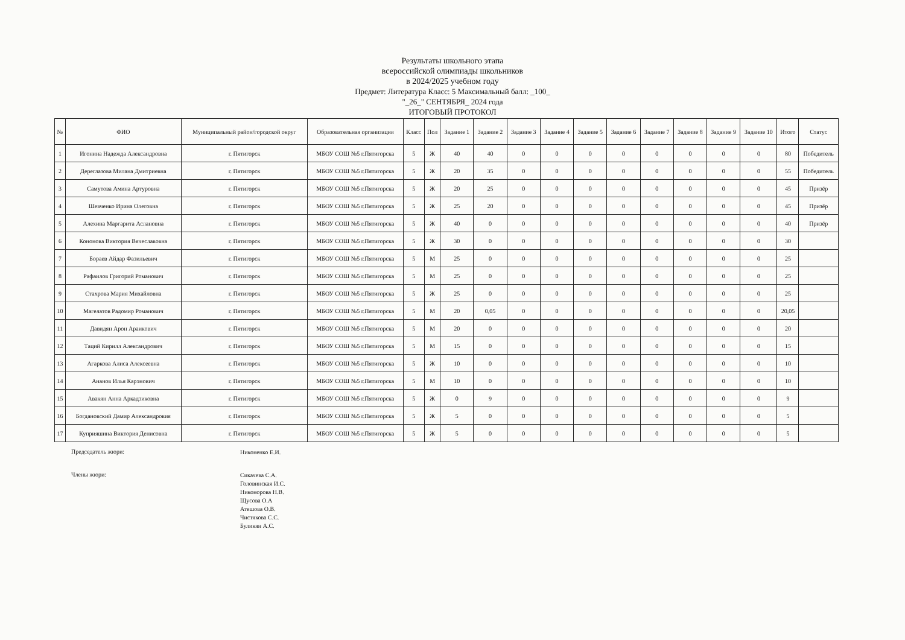Результаты школьного этапа
всероссийской олимпиады школьников
в 2024/2025 учебном году
Предмет: Литература Класс: 5 Максимальный балл: _100_
"_26_" СЕНТЯБРЯ_ 2024 года
ИТОГОВЫЙ ПРОТОКОЛ
| № | ФИО | Муниципальный район/городской округ | Образовательная организация | Класс | Пол | Задание 1 | Задание 2 | Задание 3 | Задание 4 | Задание 5 | Задание 6 | Задание 7 | Задание 8 | Задание 9 | Задание 10 | Итого | Статус |
| --- | --- | --- | --- | --- | --- | --- | --- | --- | --- | --- | --- | --- | --- | --- | --- | --- | --- |
| 1 | Игонина Надежда Александровна | г. Пятигорск | МБОУ СОШ №5 г.Пятигорска | 5 | Ж | 40 | 40 | 0 | 0 | 0 | 0 | 0 | 0 | 0 | 0 | 80 | Победитель |
| 2 | Дереглазова Милана Дмитриевна | г. Пятигорск | МБОУ СОШ №5 г.Пятигорска | 5 | Ж | 20 | 35 | 0 | 0 | 0 | 0 | 0 | 0 | 0 | 0 | 55 | Победитель |
| 3 | Самутова Амина Артуровна | г. Пятигорск | МБОУ СОШ №5 г.Пятигорска | 5 | Ж | 20 | 25 | 0 | 0 | 0 | 0 | 0 | 0 | 0 | 0 | 45 | Призёр |
| 4 | Шевченко Ирина Олеговна | г. Пятигорск | МБОУ СОШ №5 г.Пятигорска | 5 | Ж | 25 | 20 | 0 | 0 | 0 | 0 | 0 | 0 | 0 | 0 | 45 | Призёр |
| 5 | Алехина Маргарита Аслановна | г. Пятигорск | МБОУ СОШ №5 г.Пятигорска | 5 | Ж | 40 | 0 | 0 | 0 | 0 | 0 | 0 | 0 | 0 | 0 | 40 | Призёр |
| 6 | Кононова Виктория Вячеславовна | г. Пятигорск | МБОУ СОШ №5 г.Пятигорска | 5 | Ж | 30 | 0 | 0 | 0 | 0 | 0 | 0 | 0 | 0 | 0 | 30 | |
| 7 | Бораев Айдар Фазильевич | г. Пятигорск | МБОУ СОШ №5 г.Пятигорска | 5 | М | 25 | 0 | 0 | 0 | 0 | 0 | 0 | 0 | 0 | 0 | 25 | |
| 8 | Рафаилов Григорий Романович | г. Пятигорск | МБОУ СОШ №5 г.Пятигорска | 5 | М | 25 | 0 | 0 | 0 | 0 | 0 | 0 | 0 | 0 | 0 | 25 | |
| 9 | Стахрова Мария Михайловна | г. Пятигорск | МБОУ СОШ №5 г.Пятигорска | 5 | Ж | 25 | 0 | 0 | 0 | 0 | 0 | 0 | 0 | 0 | 0 | 25 | |
| 10 | Магелатов Радомир Романович | г. Пятигорск | МБОУ СОШ №5 г.Пятигорска | 5 | М | 20 | 0,05 | 0 | 0 | 0 | 0 | 0 | 0 | 0 | 0 | 20,05 | |
| 11 | Давидян Арон Араикович | г. Пятигорск | МБОУ СОШ №5 г.Пятигорска | 5 | М | 20 | 0 | 0 | 0 | 0 | 0 | 0 | 0 | 0 | 0 | 20 | |
| 12 | Таций Кирилл Александрович | г. Пятигорск | МБОУ СОШ №5 г.Пятигорска | 5 | М | 15 | 0 | 0 | 0 | 0 | 0 | 0 | 0 | 0 | 0 | 15 | |
| 13 | Агаркова Алиса Алексеевна | г. Пятигорск | МБОУ СОШ №5 г.Пятигорска | 5 | Ж | 10 | 0 | 0 | 0 | 0 | 0 | 0 | 0 | 0 | 0 | 10 | |
| 14 | Ананов Илья Карэнович | г. Пятигорск | МБОУ СОШ №5 г.Пятигорска | 5 | М | 10 | 0 | 0 | 0 | 0 | 0 | 0 | 0 | 0 | 0 | 10 | |
| 15 | Авакян Анна Аркадзиковна | г. Пятигорск | МБОУ СОШ №5 г.Пятигорска | 5 | Ж | 0 | 9 | 0 | 0 | 0 | 0 | 0 | 0 | 0 | 0 | 9 | |
| 16 | Богдановский Дамир Александровия | г. Пятигорск | МБОУ СОШ №5 г.Пятигорска | 5 | Ж | 5 | 0 | 0 | 0 | 0 | 0 | 0 | 0 | 0 | 0 | 5 | |
| 17 | Куприяшина Виктория Денисовна | г. Пятигорск | МБОУ СОШ №5 г.Пятигорска | 5 | Ж | 5 | 0 | 0 | 0 | 0 | 0 | 0 | 0 | 0 | 0 | 5 | |
Председатель жюри:
Никоненко Е.И.
Члены жюри:
Сикачева С.А.
Головинская И.С.
Никонорова Н.В.
Щусова О.А
Атешова О.В.
Чистякова С.С.
Буликян А.С.